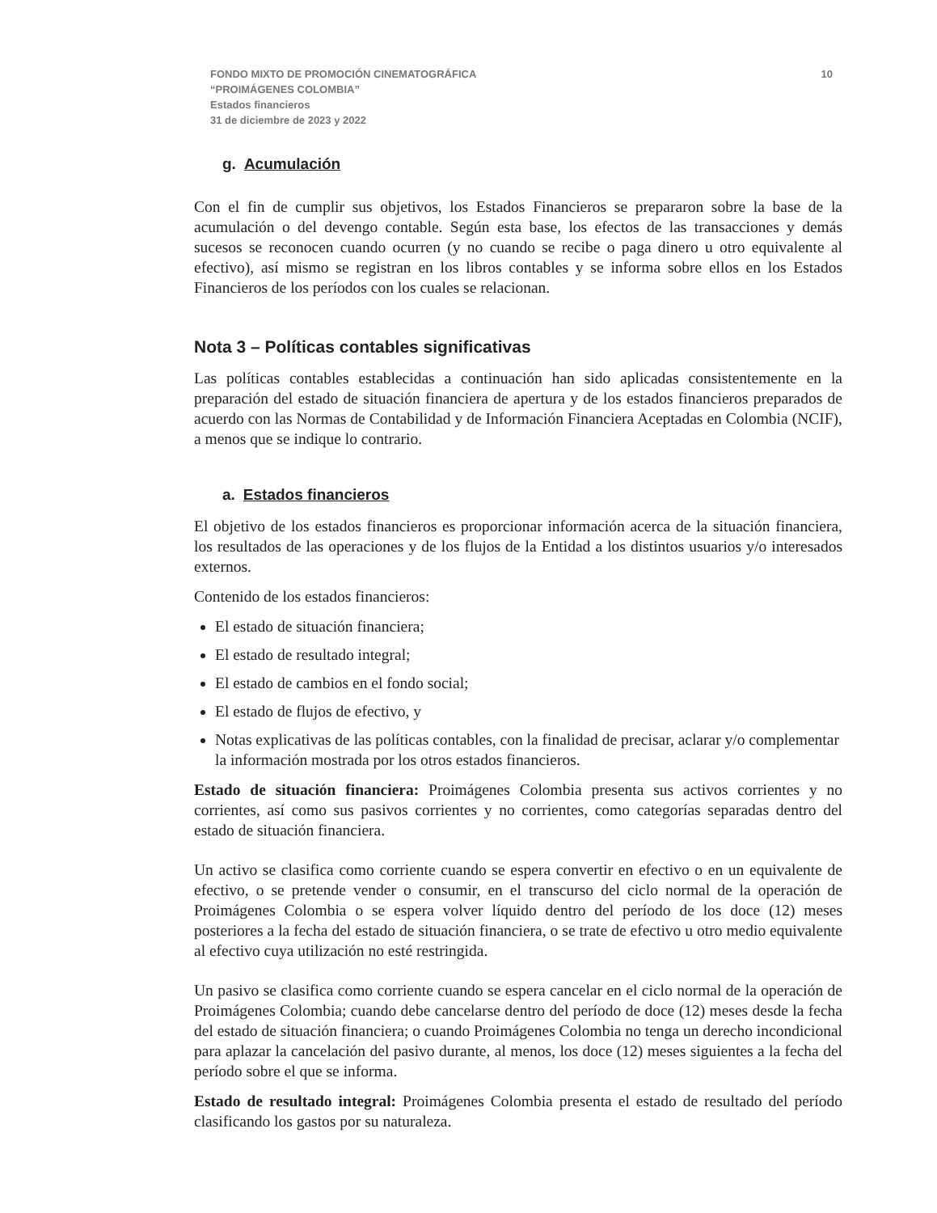10 FONDO MIXTO DE PROMOCIÓN CINEMATOGRÁFICA
“PROIMÁGENES COLOMBIA”
Estados financieros
31 de diciembre de 2023 y 2022
g. Acumulación
Con el fin de cumplir sus objetivos, los Estados Financieros se prepararon sobre la base de la acumulación o del devengo contable. Según esta base, los efectos de las transacciones y demás sucesos se reconocen cuando ocurren (y no cuando se recibe o paga dinero u otro equivalente al efectivo), así mismo se registran en los libros contables y se informa sobre ellos en los Estados Financieros de los períodos con los cuales se relacionan.
Nota 3 – Políticas contables significativas
Las políticas contables establecidas a continuación han sido aplicadas consistentemente en la preparación del estado de situación financiera de apertura y de los estados financieros preparados de acuerdo con las Normas de Contabilidad y de Información Financiera Aceptadas en Colombia (NCIF), a menos que se indique lo contrario.
a. Estados financieros
El objetivo de los estados financieros es proporcionar información acerca de la situación financiera, los resultados de las operaciones y de los flujos de la Entidad a los distintos usuarios y/o interesados externos.
Contenido de los estados financieros:
El estado de situación financiera;
El estado de resultado integral;
El estado de cambios en el fondo social;
El estado de flujos de efectivo, y
Notas explicativas de las políticas contables, con la finalidad de precisar, aclarar y/o complementar la información mostrada por los otros estados financieros.
Estado de situación financiera: Proimágenes Colombia presenta sus activos corrientes y no corrientes, así como sus pasivos corrientes y no corrientes, como categorías separadas dentro del estado de situación financiera.
Un activo se clasifica como corriente cuando se espera convertir en efectivo o en un equivalente de efectivo, o se pretende vender o consumir, en el transcurso del ciclo normal de la operación de Proimágenes Colombia o se espera volver líquido dentro del período de los doce (12) meses posteriores a la fecha del estado de situación financiera, o se trate de efectivo u otro medio equivalente al efectivo cuya utilización no esté restringida.
Un pasivo se clasifica como corriente cuando se espera cancelar en el ciclo normal de la operación de Proimágenes Colombia; cuando debe cancelarse dentro del período de doce (12) meses desde la fecha del estado de situación financiera; o cuando Proimágenes Colombia no tenga un derecho incondicional para aplazar la cancelación del pasivo durante, al menos, los doce (12) meses siguientes a la fecha del período sobre el que se informa.
Estado de resultado integral: Proimágenes Colombia presenta el estado de resultado del período clasificando los gastos por su naturaleza.